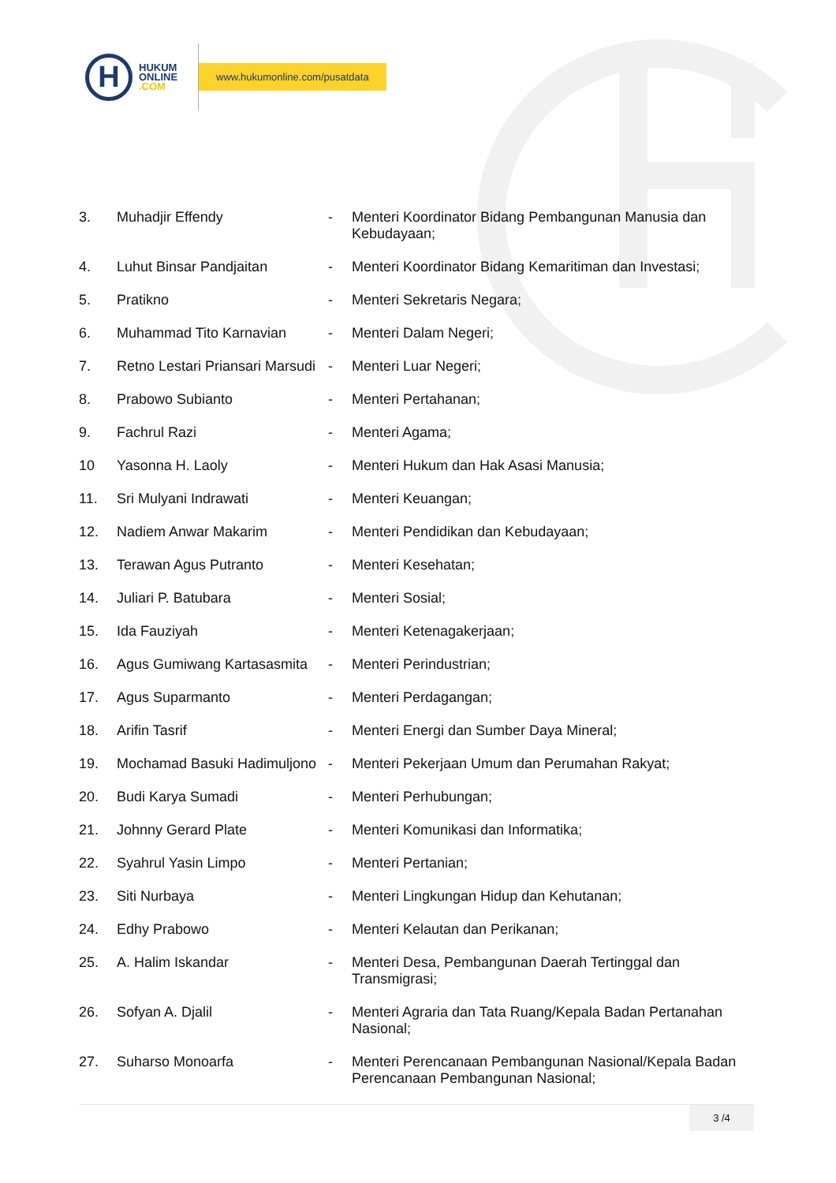H
HUKUM
ONLINE
.COM
www.hukumonline.com/pusatdata
| 3. | Muhadjir Effendy | - | Menteri Koordinator Bidang Pembangunan Manusia dan Kebudayaan; |
| 4. | Luhut Binsar Pandjaitan | - | Menteri Koordinator Bidang Kemaritiman dan Investasi; |
| 5. | Pratikno | - | Menteri Sekretaris Negara; |
| 6. | Muhammad Tito Karnavian | - | Menteri Dalam Negeri; |
| 7. | Retno Lestari Priansari Marsudi | - | Menteri Luar Negeri; |
| 8. | Prabowo Subianto | - | Menteri Pertahanan; |
| 9. | Fachrul Razi | - | Menteri Agama; |
| 10 | Yasonna H. Laoly | - | Menteri Hukum dan Hak Asasi Manusia; |
| 11. | Sri Mulyani Indrawati | - | Menteri Keuangan; |
| 12. | Nadiem Anwar Makarim | - | Menteri Pendidikan dan Kebudayaan; |
| 13. | Terawan Agus Putranto | - | Menteri Kesehatan; |
| 14. | Juliari P. Batubara | - | Menteri Sosial; |
| 15. | Ida Fauziyah | - | Menteri Ketenagakerjaan; |
| 16. | Agus Gumiwang Kartasasmita | - | Menteri Perindustrian; |
| 17. | Agus Suparmanto | - | Menteri Perdagangan; |
| 18. | Arifin Tasrif | - | Menteri Energi dan Sumber Daya Mineral; |
| 19. | Mochamad Basuki Hadimuljono | - | Menteri Pekerjaan Umum dan Perumahan Rakyat; |
| 20. | Budi Karya Sumadi | - | Menteri Perhubungan; |
| 21. | Johnny Gerard Plate | - | Menteri Komunikasi dan Informatika; |
| 22. | Syahrul Yasin Limpo | - | Menteri Pertanian; |
| 23. | Siti Nurbaya | - | Menteri Lingkungan Hidup dan Kehutanan; |
| 24. | Edhy Prabowo | - | Menteri Kelautan dan Perikanan; |
| 25. | A. Halim Iskandar | - | Menteri Desa, Pembangunan Daerah Tertinggal dan Transmigrasi; |
| 26. | Sofyan A. Djalil | - | Menteri Agraria dan Tata Ruang/Kepala Badan Pertanahan Nasional; |
| 27. | Suharso Monoarfa | - | Menteri Perencanaan Pembangunan Nasional/Kepala Badan Perencanaan Pembangunan Nasional; |
3 /4